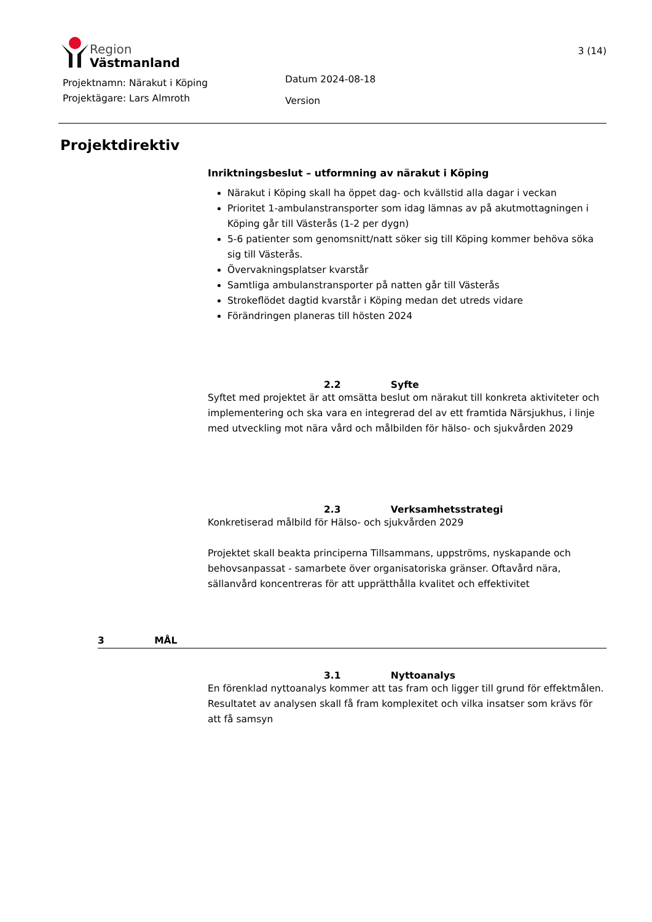Region
Västmanland
3 (14)
Projektnamn: Närakut i Köping
Projektägare: Lars Almroth
Datum 2024-08-18
Version
Projektdirektiv
Inriktningsbeslut – utformning av närakut i Köping
Närakut i Köping skall ha öppet dag- och kvällstid alla dagar i veckan
Prioritet 1-ambulanstransporter som idag lämnas av på akutmottagningen i Köping går till Västerås (1-2 per dygn)
5-6 patienter som genomsnitt/natt söker sig till Köping kommer behöva söka sig till Västerås.
Övervakningsplatser kvarstår
Samtliga ambulanstransporter på natten går till Västerås
Strokeflödet dagtid kvarstår i Köping medan det utreds vidare
Förändringen planeras till hösten 2024
2.2 Syfte
Syftet med projektet är att omsätta beslut om närakut till konkreta aktiviteter och implementering och ska vara en integrerad del av ett framtida Närsjukhus, i linje med utveckling mot nära vård och målbilden för hälso- och sjukvården 2029
2.3 Verksamhetsstrategi
Konkretiserad målbild för Hälso- och sjukvården 2029
Projektet skall beakta principerna Tillsammans, uppströms, nyskapande och behovsanpassat - samarbete över organisatoriska gränser. Oftavård nära, sällanvård koncentreras för att upprätthålla kvalitet och effektivitet
3 MÅL
3.1 Nyttoanalys
En förenklad nyttoanalys kommer att tas fram och ligger till grund för effektmålen. Resultatet av analysen skall få fram komplexitet och vilka insatser som krävs för att få samsyn